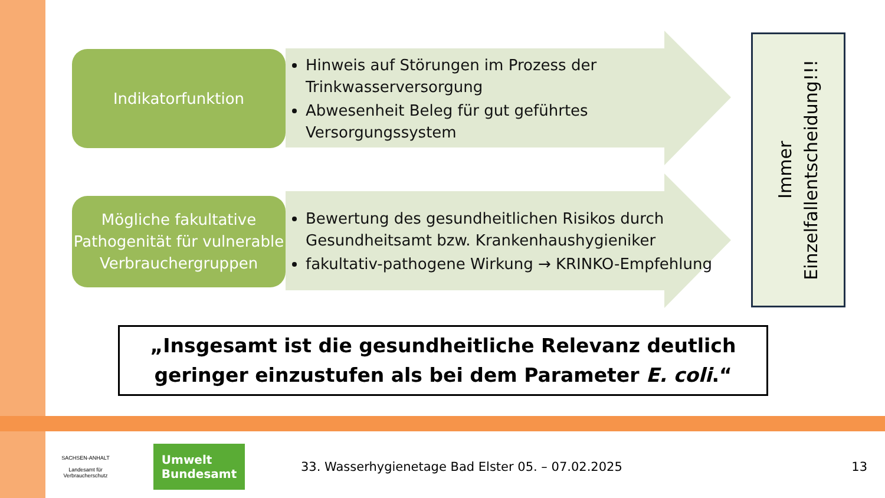Indikatorfunktion
Hinweis auf Störungen im Prozess der Trinkwasserversorgung
Abwesenheit Beleg für gut geführtes Versorgungssystem
Mögliche fakultative Pathogenität für vulnerable Verbrauchergruppen
Bewertung des gesundheitlichen Risikos durch Gesundheitsamt bzw. Krankenhaushygieniker
fakultativ-pathogene Wirkung → KRINKO-Empfehlung
Immer
Einzelfallentscheidung!!!
„Insgesamt ist die gesundheitliche Relevanz deutlich geringer einzustufen als bei dem Parameter E. coli.“
SACHSEN-ANHALT
Landesamt für Verbraucherschutz
Umwelt
Bundesamt
33. Wasserhygienetage Bad Elster 05. – 07.02.2025
13